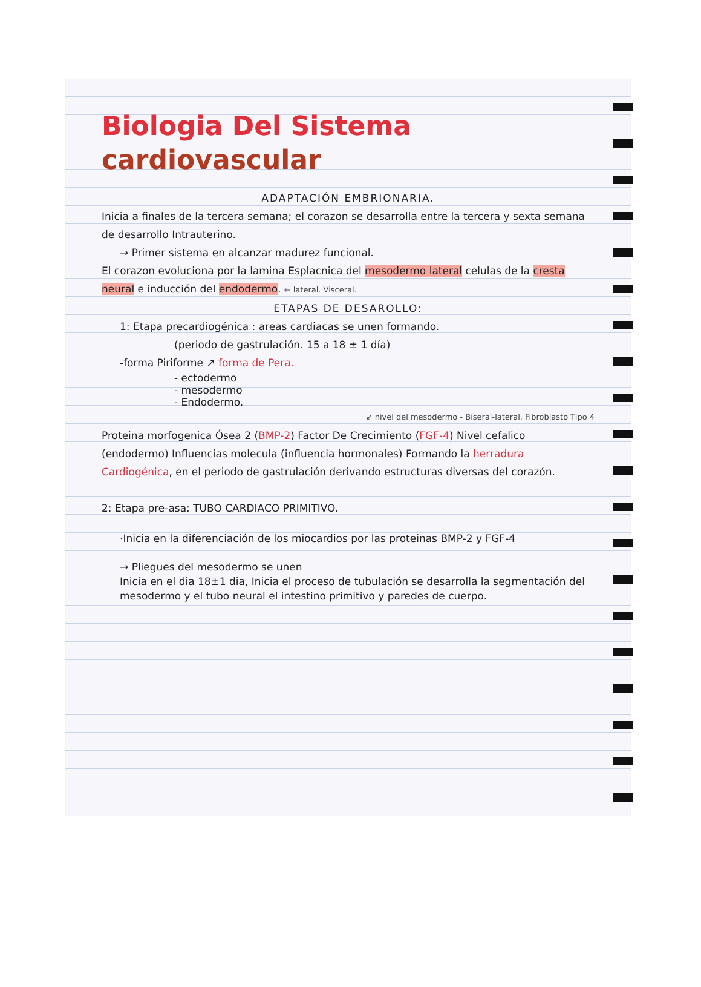Biologia Del Sistema
cardiovascular
ADAPTACIÓN EMBRIONARIA.
Inicia a finales de la tercera semana; el corazon se desarrolla entre la tercera y sexta semana de desarrollo Intrauterino.
→ Primer sistema en alcanzar madurez funcional.
El corazon evoluciona por la lamina Esplacnica del mesodermo lateral celulas de la cresta neural e inducción del endodermo. ← lateral. Visceral.
ETAPAS DE DESAROLLO:
1: Etapa precardiogénica : areas cardiacas se unen formando.
(periodo de gastrulación. 15 a 18 ± 1 día)
-forma Piriforme ↗ forma de Pera.
- ectodermo
- mesodermo
- Endodermo.
↙ nivel del mesodermo - Biseral-lateral. Fibroblasto Tipo 4
Proteina morfogenica Ósea 2 (BMP-2) Factor De Crecimiento (FGF-4) Nivel cefalico (endodermo) Influencias molecula (influencia hormonales) Formando la herradura Cardiogénica, en el periodo de gastrulación derivando estructuras diversas del corazón.
2: Etapa pre-asa: TUBO CARDIACO PRIMITIVO.
·Inicia en la diferenciación de los miocardios por las proteinas BMP-2 y FGF-4
→ Pliegues del mesodermo se unen
Inicia en el dia 18±1 dia, Inicia el proceso de tubulación se desarrolla la segmentación del mesodermo y el tubo neural el intestino primitivo y paredes de cuerpo.